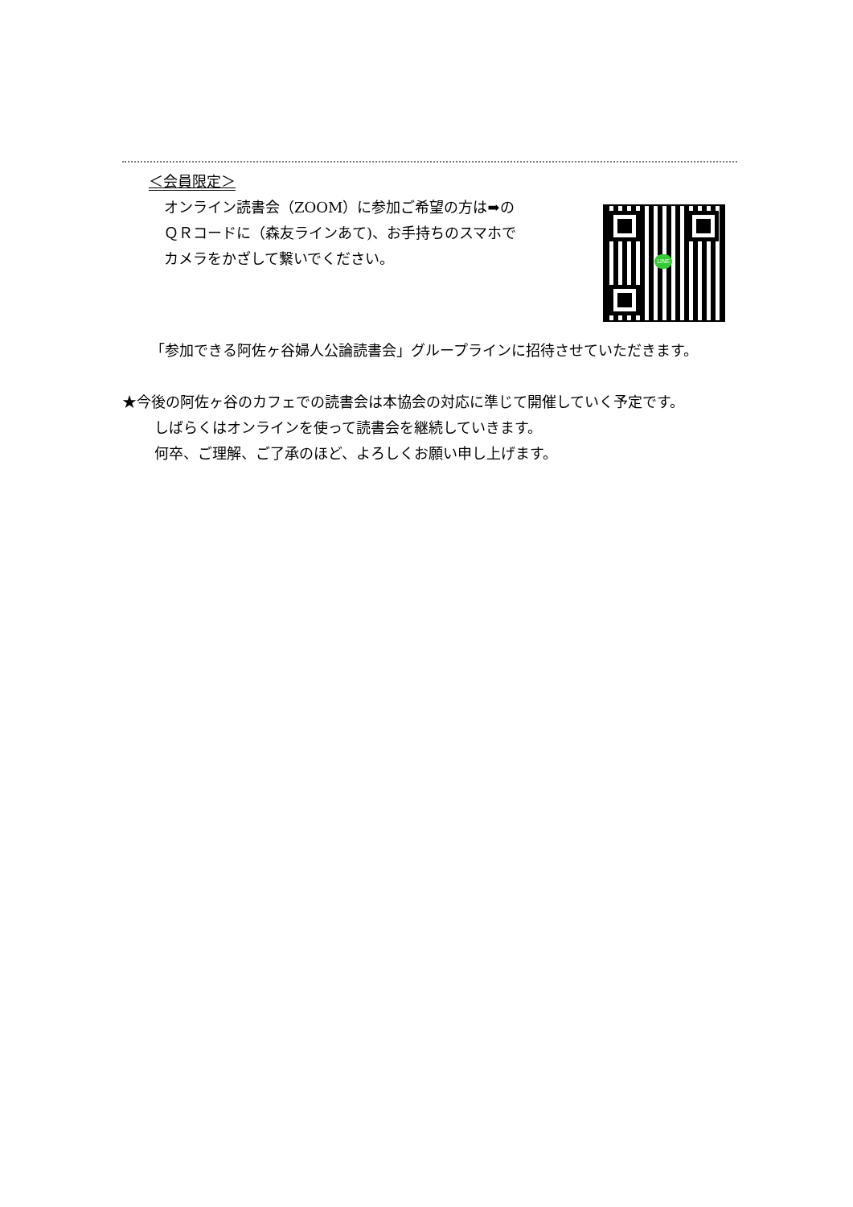＜会員限定＞
オンライン読書会（ZOOM）に参加ご希望の方は➡の
ＱＲコードに（森友ラインあて)、お手持ちのスマホで
カメラをかざして繋いでください。
LINE
「参加できる阿佐ヶ谷婦人公論読書会」グループラインに招待させていただきます。
★今後の阿佐ヶ谷のカフェでの読書会は本協会の対応に準じて開催していく予定です。
しばらくはオンラインを使って読書会を継続していきます。
何卒、ご理解、ご了承のほど、よろしくお願い申し上げます。